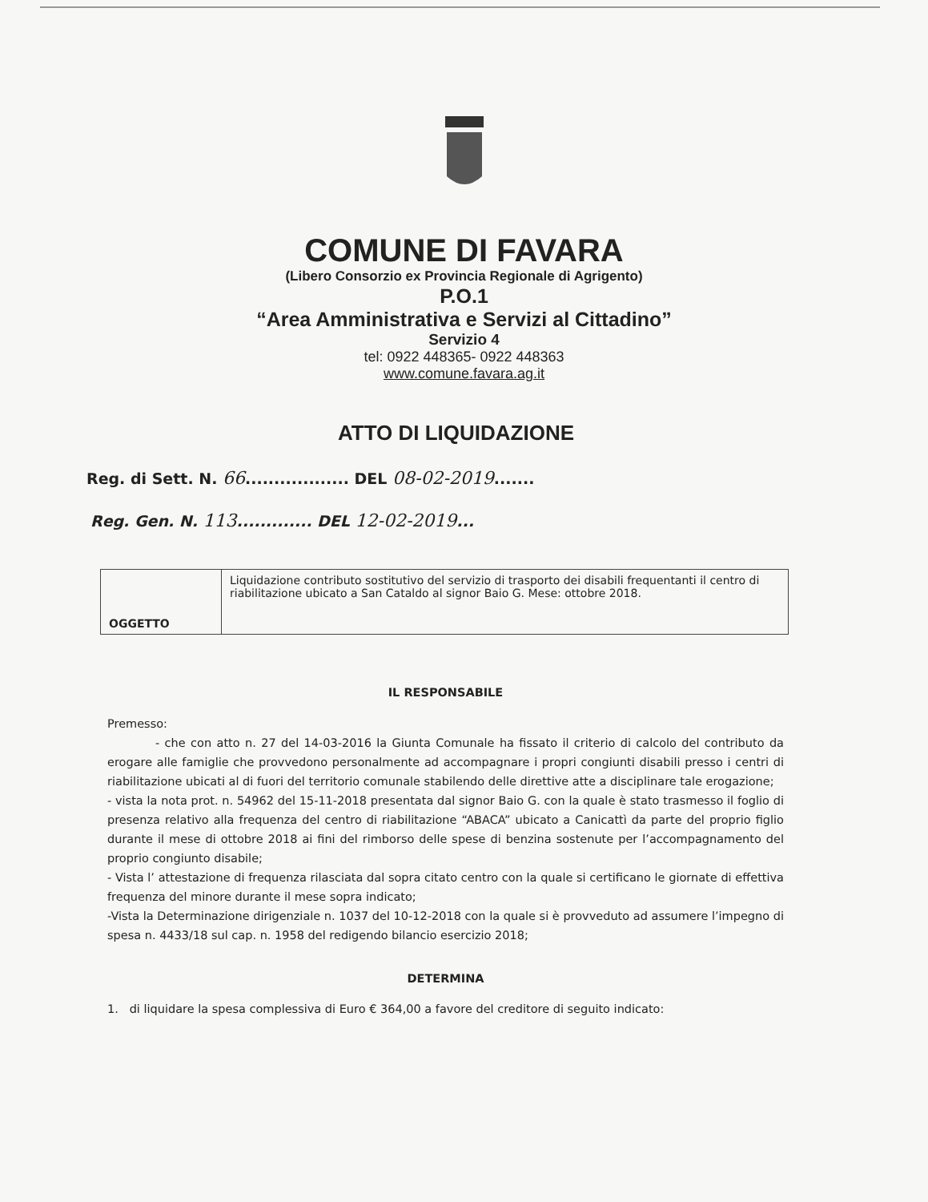COMUNE DI FAVARA
(Libero Consorzio ex Provincia Regionale di Agrigento)
P.O.1
“Area Amministrativa e Servizi al Cittadino”
Servizio 4
tel: 0922 448365- 0922 448363
www.comune.favara.ag.it
ATTO DI LIQUIDAZIONE
Reg. di Sett. N. 66.................. DEL 08-02-2019.......
Reg. Gen. N. 113............. DEL 12-02-2019...
| OGGETTO | Liquidazione contributo sostitutivo del servizio di trasporto dei disabili frequentanti il centro di riabilitazione ubicato a San Cataldo al signor Baio G. Mese: ottobre 2018. |
IL RESPONSABILE
Premesso:
- che con atto n. 27 del 14-03-2016 la Giunta Comunale ha fissato il criterio di calcolo del contributo da erogare alle famiglie che provvedono personalmente ad accompagnare i propri congiunti disabili presso i centri di riabilitazione ubicati al di fuori del territorio comunale stabilendo delle direttive atte a disciplinare tale erogazione;
- vista la nota prot. n. 54962 del 15-11-2018 presentata dal signor Baio G. con la quale è stato trasmesso il foglio di presenza relativo alla frequenza del centro di riabilitazione “ABACA” ubicato a Canicattì da parte del proprio figlio durante il mese di ottobre 2018 ai fini del rimborso delle spese di benzina sostenute per l’accompagnamento del proprio congiunto disabile;
- Vista l’ attestazione di frequenza rilasciata dal sopra citato centro con la quale si certificano le giornate di effettiva frequenza del minore durante il mese sopra indicato;
-Vista la Determinazione dirigenziale n. 1037 del 10-12-2018 con la quale si è provveduto ad assumere l’impegno di spesa n. 4433/18 sul cap. n. 1958 del redigendo bilancio esercizio 2018;
DETERMINA
1. di liquidare la spesa complessiva di Euro € 364,00 a favore del creditore di seguito indicato: